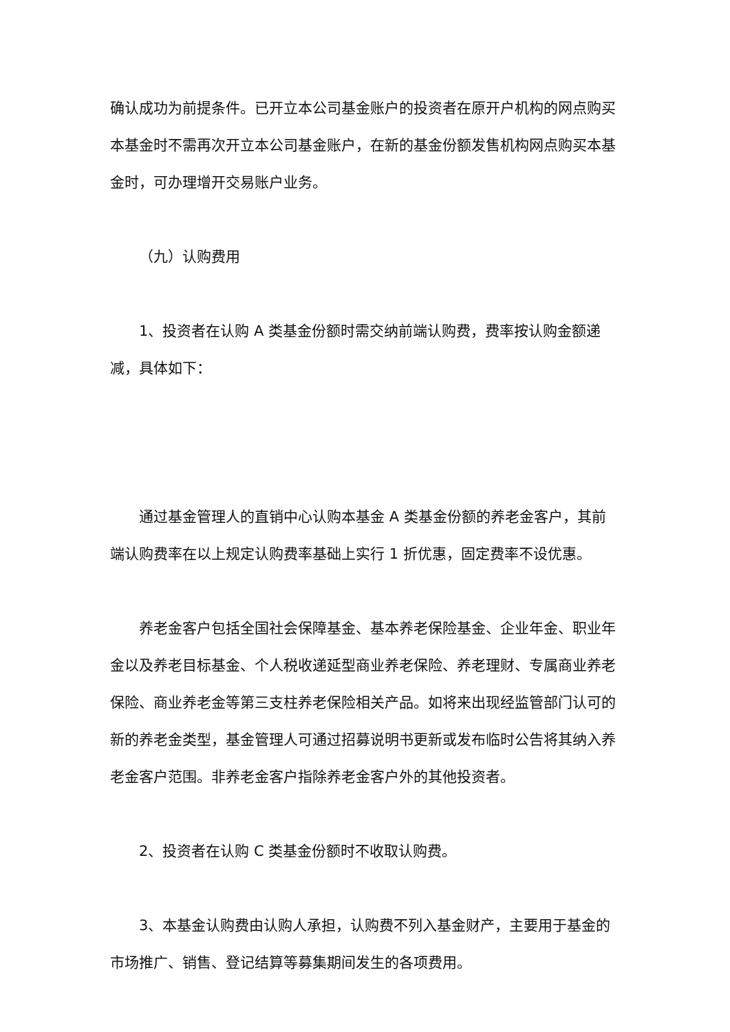确认成功为前提条件。已开立本公司基金账户的投资者在原开户机构的网点购买本基金时不需再次开立本公司基金账户，在新的基金份额发售机构网点购买本基金时，可办理增开交易账户业务。
（九）认购费用
1、投资者在认购 A 类基金份额时需交纳前端认购费，费率按认购金额递减，具体如下：
通过基金管理人的直销中心认购本基金 A 类基金份额的养老金客户，其前端认购费率在以上规定认购费率基础上实行 1 折优惠，固定费率不设优惠。
养老金客户包括全国社会保障基金、基本养老保险基金、企业年金、职业年金以及养老目标基金、个人税收递延型商业养老保险、养老理财、专属商业养老保险、商业养老金等第三支柱养老保险相关产品。如将来出现经监管部门认可的新的养老金类型，基金管理人可通过招募说明书更新或发布临时公告将其纳入养老金客户范围。非养老金客户指除养老金客户外的其他投资者。
2、投资者在认购 C 类基金份额时不收取认购费。
3、本基金认购费由认购人承担，认购费不列入基金财产，主要用于基金的市场推广、销售、登记结算等募集期间发生的各项费用。